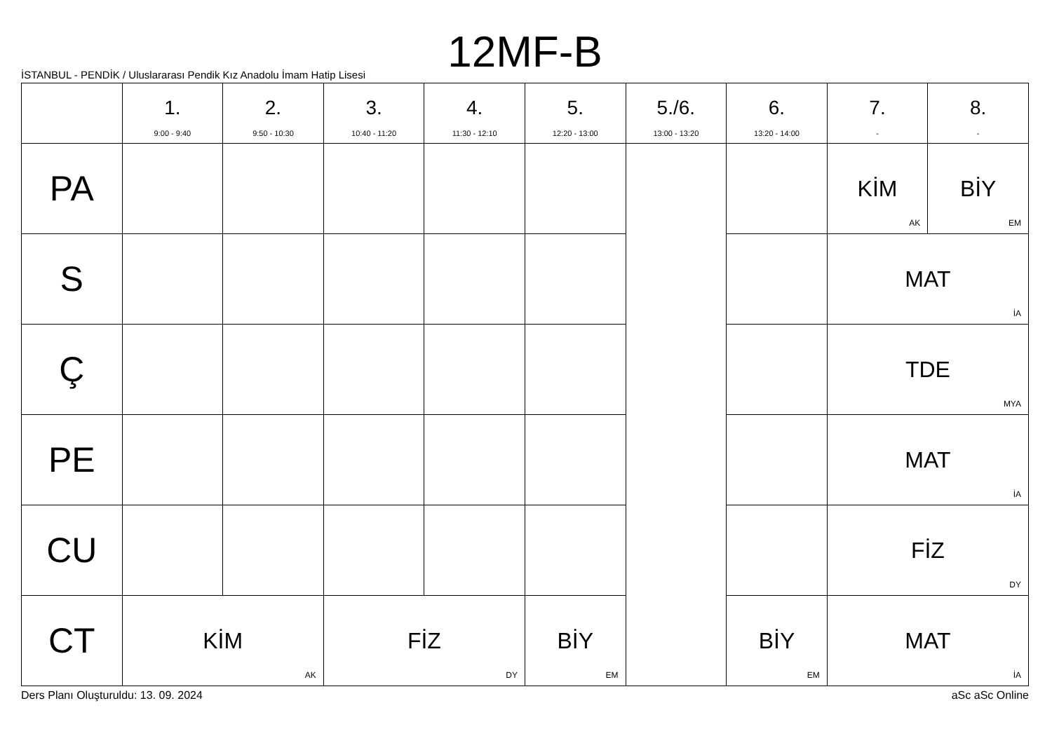12MF-B
İSTANBUL - PENDİK / Uluslararası Pendik Kız Anadolu İmam Hatip Lisesi
| | 1. 9:00 - 9:40 | 2. 9:50 - 10:30 | 3. 10:40 - 11:20 | 4. 11:30 - 12:10 | 5. 12:20 - 13:00 | 5./6. 13:00 - 13:20 | 6. 13:20 - 14:00 | 7. - | 8. - |
| --- | --- | --- | --- | --- | --- | --- | --- | --- | --- |
| PA | | | | | | | | KİM AK | BİY EM |
| S | | | | | | | | MAT İA | |
| Ç | | | | | | | | TDE MYA | |
| PE | | | | | | | | MAT İA | |
| CU | | | | | | | | FİZ DY | |
| CT | KİM AK | | FİZ DY | | BİY EM | | BİY EM | MAT İA | |
Ders Planı Oluşturuldu: 13. 09. 2024 aSc aSc Online